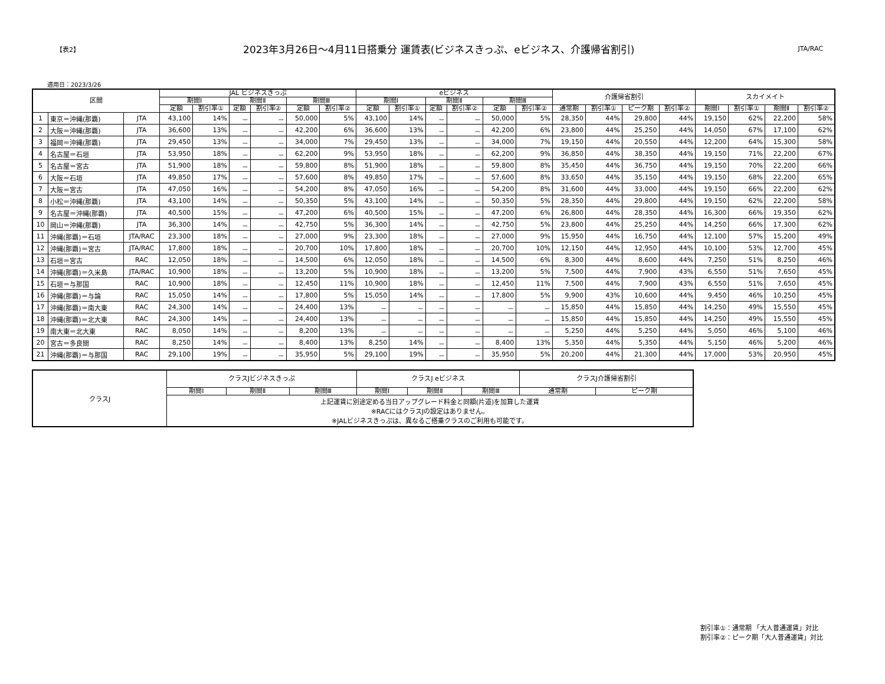【表2】 2023年3月26日～4月11日搭乗分 運賃表(ビジネスきっぷ、eビジネス、介護帰省割引) JTA/RAC
適用日：2023/3/26
| 区間 | | | JAL ビジネスきっぷ | | | | | | eビジネス | | | | | | 介護帰省割引 | | | | スカイメイト | | | |
| --- | --- | --- | --- | --- | --- | --- | --- | --- | --- | --- | --- | --- | --- | --- | --- | --- | --- | --- | --- | --- | --- | --- |
| | | | 期間Ⅰ | | 期間Ⅱ | | 期間Ⅲ | | 期間Ⅰ | | 期間Ⅱ | | 期間Ⅲ | | | | | | | | | |
| | | | 定額 | 割引率① | 定額 | 割引率② | 定額 | 割引率② | 定額 | 割引率① | 定額 | 割引率② | 定額 | 割引率② | 通常期 | 割引率① | ピーク期 | 割引率② | 期間Ⅰ | 割引率① | 期間Ⅱ | 割引率② |
| 1 | 東京＝沖縄(那覇) | JTA | 43,100 | 14% | － | － | 50,000 | 5% | 43,100 | 14% | － | － | 50,000 | 5% | 28,350 | 44% | 29,800 | 44% | 19,150 | 62% | 22,200 | 58% |
| 2 | 大阪＝沖縄(那覇) | JTA | 36,600 | 13% | － | － | 42,200 | 6% | 36,600 | 13% | － | － | 42,200 | 6% | 23,800 | 44% | 25,250 | 44% | 14,050 | 67% | 17,100 | 62% |
| 3 | 福岡＝沖縄(那覇) | JTA | 29,450 | 13% | － | － | 34,000 | 7% | 29,450 | 13% | － | － | 34,000 | 7% | 19,150 | 44% | 20,550 | 44% | 12,200 | 64% | 15,300 | 58% |
| 4 | 名古屋＝石垣 | JTA | 53,950 | 18% | － | － | 62,200 | 9% | 53,950 | 18% | － | － | 62,200 | 9% | 36,850 | 44% | 38,350 | 44% | 19,150 | 71% | 22,200 | 67% |
| 5 | 名古屋＝宮古 | JTA | 51,900 | 18% | － | － | 59,800 | 8% | 51,900 | 18% | － | － | 59,800 | 8% | 35,450 | 44% | 36,750 | 44% | 19,150 | 70% | 22,200 | 66% |
| 6 | 大阪＝石垣 | JTA | 49,850 | 17% | － | － | 57,600 | 8% | 49,850 | 17% | － | － | 57,600 | 8% | 33,650 | 44% | 35,150 | 44% | 19,150 | 68% | 22,200 | 65% |
| 7 | 大阪＝宮古 | JTA | 47,050 | 16% | － | － | 54,200 | 8% | 47,050 | 16% | － | － | 54,200 | 8% | 31,600 | 44% | 33,000 | 44% | 19,150 | 66% | 22,200 | 62% |
| 8 | 小松＝沖縄(那覇) | JTA | 43,100 | 14% | － | － | 50,350 | 5% | 43,100 | 14% | － | － | 50,350 | 5% | 28,350 | 44% | 29,800 | 44% | 19,150 | 62% | 22,200 | 58% |
| 9 | 名古屋＝沖縄(那覇) | JTA | 40,500 | 15% | － | － | 47,200 | 6% | 40,500 | 15% | － | － | 47,200 | 6% | 26,800 | 44% | 28,350 | 44% | 16,300 | 66% | 19,350 | 62% |
| 10 | 岡山＝沖縄(那覇) | JTA | 36,300 | 14% | － | － | 42,750 | 5% | 36,300 | 14% | － | － | 42,750 | 5% | 23,800 | 44% | 25,250 | 44% | 14,250 | 66% | 17,300 | 62% |
| 11 | 沖縄(那覇)＝石垣 | JTA/RAC | 23,300 | 18% | － | － | 27,000 | 9% | 23,300 | 18% | － | － | 27,000 | 9% | 15,950 | 44% | 16,750 | 44% | 12,100 | 57% | 15,200 | 49% |
| 12 | 沖縄(那覇)＝宮古 | JTA/RAC | 17,800 | 18% | － | － | 20,700 | 10% | 17,800 | 18% | － | － | 20,700 | 10% | 12,150 | 44% | 12,950 | 44% | 10,100 | 53% | 12,700 | 45% |
| 13 | 石垣＝宮古 | RAC | 12,050 | 18% | － | － | 14,500 | 6% | 12,050 | 18% | － | － | 14,500 | 6% | 8,300 | 44% | 8,600 | 44% | 7,250 | 51% | 8,250 | 46% |
| 14 | 沖縄(那覇)＝久米島 | JTA/RAC | 10,900 | 18% | － | － | 13,200 | 5% | 10,900 | 18% | － | － | 13,200 | 5% | 7,500 | 44% | 7,900 | 43% | 6,550 | 51% | 7,650 | 45% |
| 15 | 石垣＝与那国 | RAC | 10,900 | 18% | － | － | 12,450 | 11% | 10,900 | 18% | － | － | 12,450 | 11% | 7,500 | 44% | 7,900 | 43% | 6,550 | 51% | 7,650 | 45% |
| 16 | 沖縄(那覇)＝与論 | RAC | 15,050 | 14% | － | － | 17,800 | 5% | 15,050 | 14% | － | － | 17,800 | 5% | 9,900 | 43% | 10,600 | 44% | 9,450 | 46% | 10,250 | 45% |
| 17 | 沖縄(那覇)＝南大東 | RAC | 24,300 | 14% | － | － | 24,400 | 13% | － | － | － | － | － | － | 15,850 | 44% | 15,850 | 44% | 14,250 | 49% | 15,550 | 45% |
| 18 | 沖縄(那覇)＝北大東 | RAC | 24,300 | 14% | － | － | 24,400 | 13% | － | － | － | － | － | － | 15,850 | 44% | 15,850 | 44% | 14,250 | 49% | 15,550 | 45% |
| 19 | 南大東＝北大東 | RAC | 8,050 | 14% | － | － | 8,200 | 13% | － | － | － | － | － | － | 5,250 | 44% | 5,250 | 44% | 5,050 | 46% | 5,100 | 46% |
| 20 | 宮古＝多良間 | RAC | 8,250 | 14% | － | － | 8,400 | 13% | 8,250 | 14% | － | － | 8,400 | 13% | 5,350 | 44% | 5,350 | 44% | 5,150 | 46% | 5,200 | 46% |
| 21 | 沖縄(那覇)＝与那国 | RAC | 29,100 | 19% | － | － | 35,950 | 5% | 29,100 | 19% | － | － | 35,950 | 5% | 20,200 | 44% | 21,300 | 44% | 17,000 | 53% | 20,950 | 45% |
| クラスJ | クラスJビジネスきっぷ | | | クラスJ eビジネス | | | クラスJ介護帰省割引 | |
| | 期間Ⅰ | 期間Ⅱ | 期間Ⅲ | 期間Ⅰ | 期間Ⅱ | 期間Ⅲ | 通常期 | ピーク期 |
| | 上記運賃に別途定める当日アップグレード料金と同額(片道)を加算した運賃 ※RACにはクラスJの設定はありません。 ※JALビジネスきっぷは、異なるご搭乗クラスのご利用も可能です。 | | | | | | | |
割引率①：通常期 「大人普通運賃」対比
割引率②：ピーク期「大人普通運賃」対比